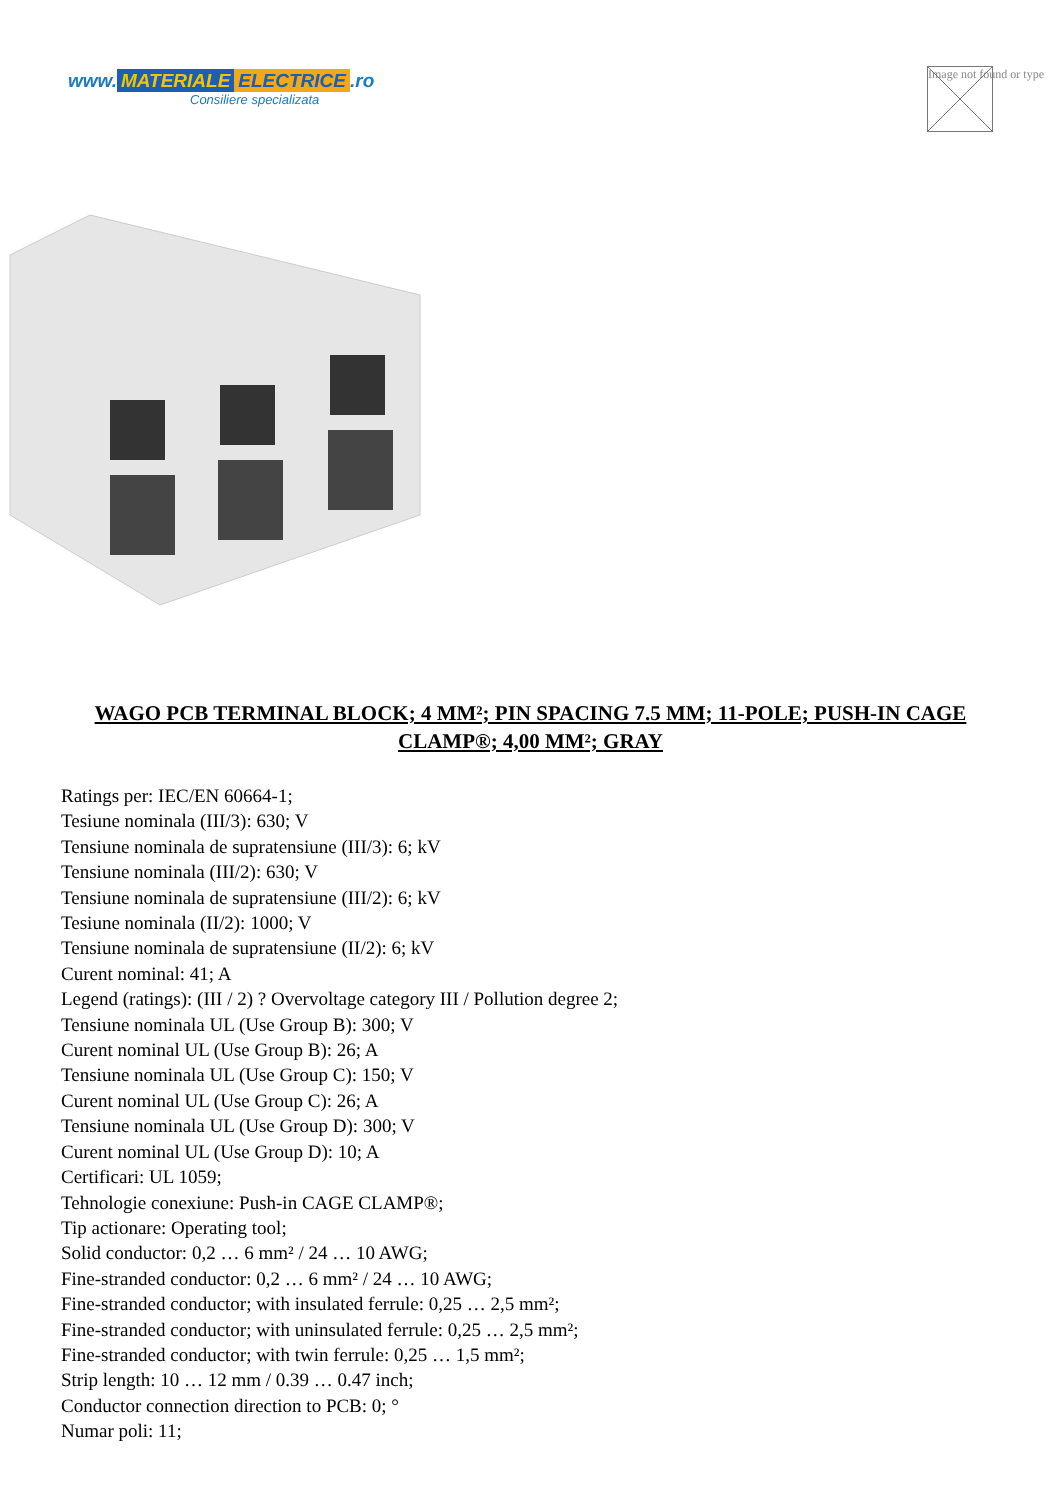www. MATERIALE ELECTRICE.ro
Consiliere specializata
Image not found or type
WAGO PCB TERMINAL BLOCK; 4 MM²; PIN SPACING 7.5 MM; 11-POLE; PUSH-IN CAGE CLAMP®; 4,00 MM²; GRAY
Ratings per: IEC/EN 60664-1;
Tesiune nominala (III/3): 630; V
Tensiune nominala de supratensiune (III/3): 6; kV
Tensiune nominala (III/2): 630; V
Tensiune nominala de supratensiune (III/2): 6; kV
Tesiune nominala (II/2): 1000; V
Tensiune nominala de supratensiune (II/2): 6; kV
Curent nominal: 41; A
Legend (ratings): (III / 2) ? Overvoltage category III / Pollution degree 2;
Tensiune nominala UL (Use Group B): 300; V
Curent nominal UL (Use Group B): 26; A
Tensiune nominala UL (Use Group C): 150; V
Curent nominal UL (Use Group C): 26; A
Tensiune nominala UL (Use Group D): 300; V
Curent nominal UL (Use Group D): 10; A
Certificari: UL 1059;
Tehnologie conexiune: Push-in CAGE CLAMP®;
Tip actionare: Operating tool;
Solid conductor: 0,2 … 6 mm² / 24 … 10 AWG;
Fine-stranded conductor: 0,2 … 6 mm² / 24 … 10 AWG;
Fine-stranded conductor; with insulated ferrule: 0,25 … 2,5 mm²;
Fine-stranded conductor; with uninsulated ferrule: 0,25 … 2,5 mm²;
Fine-stranded conductor; with twin ferrule: 0,25 … 1,5 mm²;
Strip length: 10 … 12 mm / 0.39 … 0.47 inch;
Conductor connection direction to PCB: 0; °
Numar poli: 11;